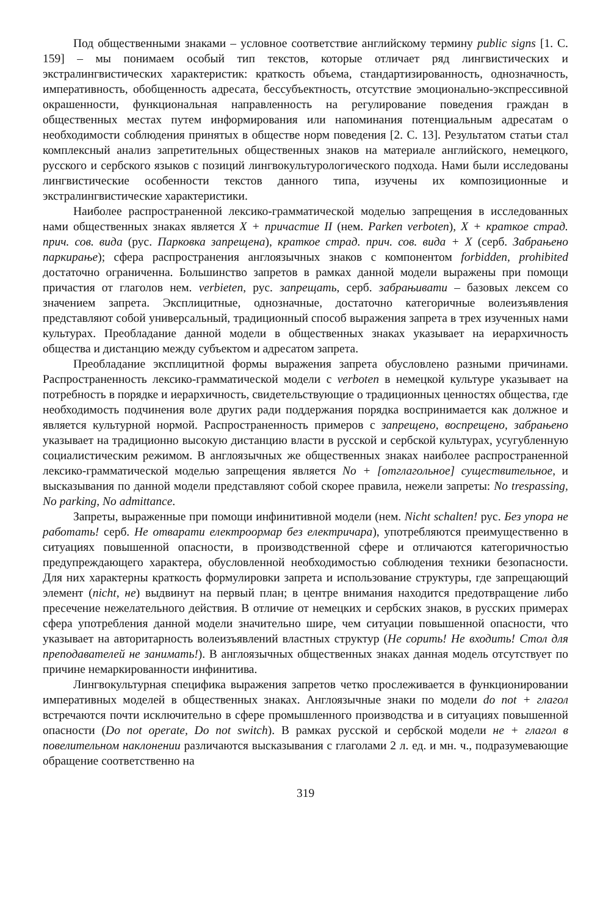Под общественными знаками – условное соответствие английскому термину public signs [1. С. 159] – мы понимаем особый тип текстов, которые отличает ряд лингвистических и экстралингвистических характеристик: краткость объема, стандартизированность, однозначность, императивность, обобщенность адресата, бессубъектность, отсутствие эмоционально-экспрессивной окрашенности, функциональная направленность на регулирование поведения граждан в общественных местах путем информирования или напоминания потенциальным адресатам о необходимости соблюдения принятых в обществе норм поведения [2. С. 13]. Результатом статьи стал комплексный анализ запретительных общественных знаков на материале английского, немецкого, русского и сербского языков с позиций лингвокультурологического подхода. Нами были исследованы лингвистические особенности текстов данного типа, изучены их композиционные и экстралингвистические характеристики.
Наиболее распространенной лексико-грамматической моделью запрещения в исследованных нами общественных знаках является X + причастие II (нем. Parken verboten), X + краткое страд. прич. сов. вида (рус. Парковка запрещена), краткое страд. прич. сов. вида + X (серб. Забрањено паркирање); сфера распространения англоязычных знаков с компонентом forbidden, prohibited достаточно ограниченна. Большинство запретов в рамках данной модели выражены при помощи причастия от глаголов нем. verbieten, рус. запрещать, серб. забрањивати – базовых лексем со значением запрета. Эксплицитные, однозначные, достаточно категоричные волеизъявления представляют собой универсальный, традиционный способ выражения запрета в трех изученных нами культурах. Преобладание данной модели в общественных знаках указывает на иерархичность общества и дистанцию между субъектом и адресатом запрета.
Преобладание эксплицитной формы выражения запрета обусловлено разными причинами. Распространенность лексико-грамматической модели с verboten в немецкой культуре указывает на потребность в порядке и иерархичность, свидетельствующие о традиционных ценностях общества, где необходимость подчинения воле других ради поддержания порядка воспринимается как должное и является культурной нормой. Распространенность примеров с запрещено, воспрещено, забрањено указывает на традиционно высокую дистанцию власти в русской и сербской культурах, усугубленную социалистическим режимом. В англоязычных же общественных знаках наиболее распространенной лексико-грамматической моделью запрещения является No + [отглагольное] существительное, и высказывания по данной модели представляют собой скорее правила, нежели запреты: No trespassing, No parking, No admittance.
Запреты, выраженные при помощи инфинитивной модели (нем. Nicht schalten! рус. Без упора не работать! серб. Не отварати електроормар без електричара), употребляются преимущественно в ситуациях повышенной опасности, в производственной сфере и отличаются категоричностью предупреждающего характера, обусловленной необходимостью соблюдения техники безопасности. Для них характерны краткость формулировки запрета и использование структуры, где запрещающий элемент (nicht, не) выдвинут на первый план; в центре внимания находится предотвращение либо пресечение нежелательного действия. В отличие от немецких и сербских знаков, в русских примерах сфера употребления данной модели значительно шире, чем ситуации повышенной опасности, что указывает на авторитарность волеизъявлений властных структур (Не сорить! Не входить! Стол для преподавателей не занимать!). В англоязычных общественных знаках данная модель отсутствует по причине немаркированности инфинитива.
Лингвокультурная специфика выражения запретов четко прослеживается в функционировании императивных моделей в общественных знаках. Англоязычные знаки по модели do not + глагол встречаются почти исключительно в сфере промышленного производства и в ситуациях повышенной опасности (Do not operate, Do not switch). В рамках русской и сербской модели не + глагол в повелительном наклонении различаются высказывания с глаголами 2 л. ед. и мн. ч., подразумевающие обращение соответственно на
319